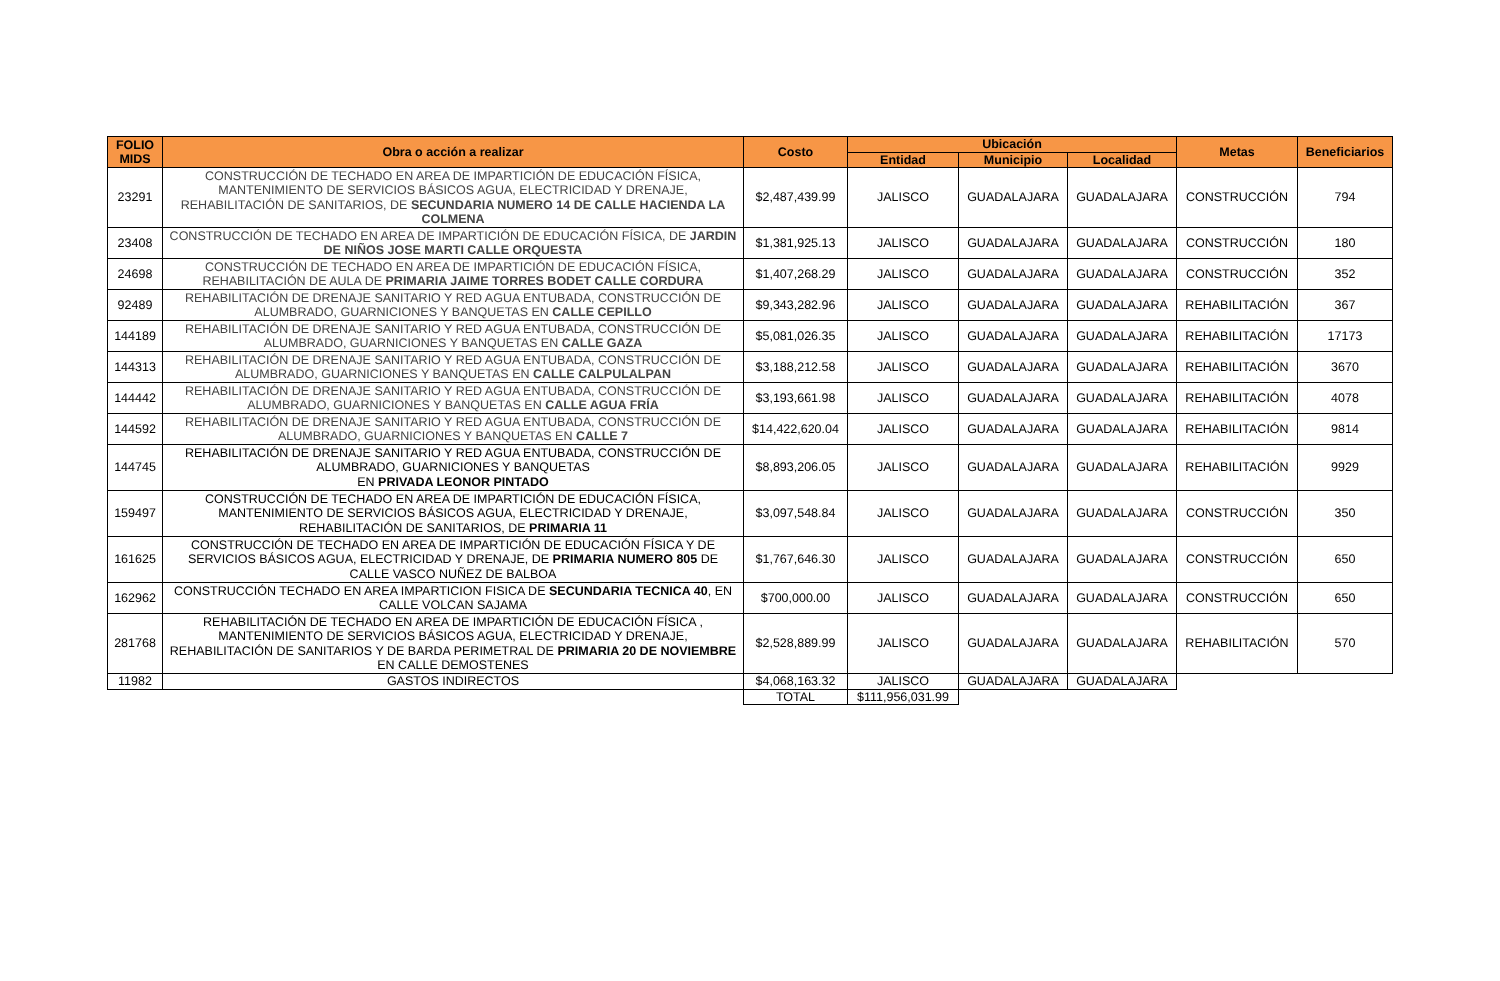| FOLIO MIDS | Obra o acción a realizar | Costo | Ubicación | | | Metas | Beneficiarios |
| --- | --- | --- | --- | --- | --- | --- | --- |
| | | | Entidad | Municipio | Localidad | | |
| 23291 | CONSTRUCCIÓN DE TECHADO EN AREA DE IMPARTICIÓN DE EDUCACIÓN FÍSICA, MANTENIMIENTO DE SERVICIOS BÁSICOS AGUA, ELECTRICIDAD Y DRENAJE, REHABILITACIÓN DE SANITARIOS, DE SECUNDARIA NUMERO 14 DE CALLE HACIENDA LA COLMENA | $2,487,439.99 | JALISCO | GUADALAJARA | GUADALAJARA | CONSTRUCCIÓN | 794 |
| 23408 | CONSTRUCCIÓN DE TECHADO EN AREA DE IMPARTICIÓN DE EDUCACIÓN FÍSICA, DE JARDIN DE NIÑOS JOSE MARTI CALLE ORQUESTA | $1,381,925.13 | JALISCO | GUADALAJARA | GUADALAJARA | CONSTRUCCIÓN | 180 |
| 24698 | CONSTRUCCIÓN DE TECHADO EN AREA DE IMPARTICIÓN DE EDUCACIÓN FÍSICA, REHABILITACIÓN DE AULA DE PRIMARIA JAIME TORRES BODET CALLE CORDURA | $1,407,268.29 | JALISCO | GUADALAJARA | GUADALAJARA | CONSTRUCCIÓN | 352 |
| 92489 | REHABILITACIÓN DE DRENAJE SANITARIO Y RED AGUA ENTUBADA, CONSTRUCCIÓN DE ALUMBRADO, GUARNICIONES Y BANQUETAS EN CALLE CEPILLO | $9,343,282.96 | JALISCO | GUADALAJARA | GUADALAJARA | REHABILITACIÓN | 367 |
| 144189 | REHABILITACIÓN DE DRENAJE SANITARIO Y RED AGUA ENTUBADA, CONSTRUCCIÓN DE ALUMBRADO, GUARNICIONES Y BANQUETAS EN CALLE GAZA | $5,081,026.35 | JALISCO | GUADALAJARA | GUADALAJARA | REHABILITACIÓN | 17173 |
| 144313 | REHABILITACIÓN DE DRENAJE SANITARIO Y RED AGUA ENTUBADA, CONSTRUCCIÓN DE ALUMBRADO, GUARNICIONES Y BANQUETAS EN CALLE CALPULALPAN | $3,188,212.58 | JALISCO | GUADALAJARA | GUADALAJARA | REHABILITACIÓN | 3670 |
| 144442 | REHABILITACIÓN DE DRENAJE SANITARIO Y RED AGUA ENTUBADA, CONSTRUCCIÓN DE ALUMBRADO, GUARNICIONES Y BANQUETAS EN CALLE AGUA FRÍA | $3,193,661.98 | JALISCO | GUADALAJARA | GUADALAJARA | REHABILITACIÓN | 4078 |
| 144592 | REHABILITACIÓN DE DRENAJE SANITARIO Y RED AGUA ENTUBADA, CONSTRUCCIÓN DE ALUMBRADO, GUARNICIONES Y BANQUETAS EN CALLE 7 | $14,422,620.04 | JALISCO | GUADALAJARA | GUADALAJARA | REHABILITACIÓN | 9814 |
| 144745 | REHABILITACIÓN DE DRENAJE SANITARIO Y RED AGUA ENTUBADA, CONSTRUCCIÓN DE ALUMBRADO, GUARNICIONES Y BANQUETAS EN PRIVADA LEONOR PINTADO | $8,893,206.05 | JALISCO | GUADALAJARA | GUADALAJARA | REHABILITACIÓN | 9929 |
| 159497 | CONSTRUCCIÓN DE TECHADO EN AREA DE IMPARTICIÓN DE EDUCACIÓN FÍSICA, MANTENIMIENTO DE SERVICIOS BÁSICOS AGUA, ELECTRICIDAD Y DRENAJE, REHABILITACIÓN DE SANITARIOS, DE PRIMARIA 11 | $3,097,548.84 | JALISCO | GUADALAJARA | GUADALAJARA | CONSTRUCCIÓN | 350 |
| 161625 | CONSTRUCCIÓN DE TECHADO EN AREA DE IMPARTICIÓN DE EDUCACIÓN FÍSICA Y DE SERVICIOS BÁSICOS AGUA, ELECTRICIDAD Y DRENAJE, DE PRIMARIA NUMERO 805 DE CALLE VASCO NUÑEZ DE BALBOA | $1,767,646.30 | JALISCO | GUADALAJARA | GUADALAJARA | CONSTRUCCIÓN | 650 |
| 162962 | CONSTRUCCIÓN TECHADO EN AREA IMPARTICION FISICA DE SECUNDARIA TECNICA 40 , EN CALLE VOLCAN SAJAMA | $700,000.00 | JALISCO | GUADALAJARA | GUADALAJARA | CONSTRUCCIÓN | 650 |
| 281768 | REHABILITACIÓN DE TECHADO EN AREA DE IMPARTICIÓN DE EDUCACIÓN FÍSICA , MANTENIMIENTO DE SERVICIOS BÁSICOS AGUA, ELECTRICIDAD Y DRENAJE, REHABILITACIÓN DE SANITARIOS Y DE BARDA PERIMETRAL DE PRIMARIA 20 DE NOVIEMBRE EN CALLE DEMOSTENES | $2,528,889.99 | JALISCO | GUADALAJARA | GUADALAJARA | REHABILITACIÓN | 570 |
| 11982 | GASTOS INDIRECTOS | $4,068,163.32 | JALISCO | GUADALAJARA | GUADALAJARA | | |
| | | TOTAL | $111,956,031.99 | | | | |